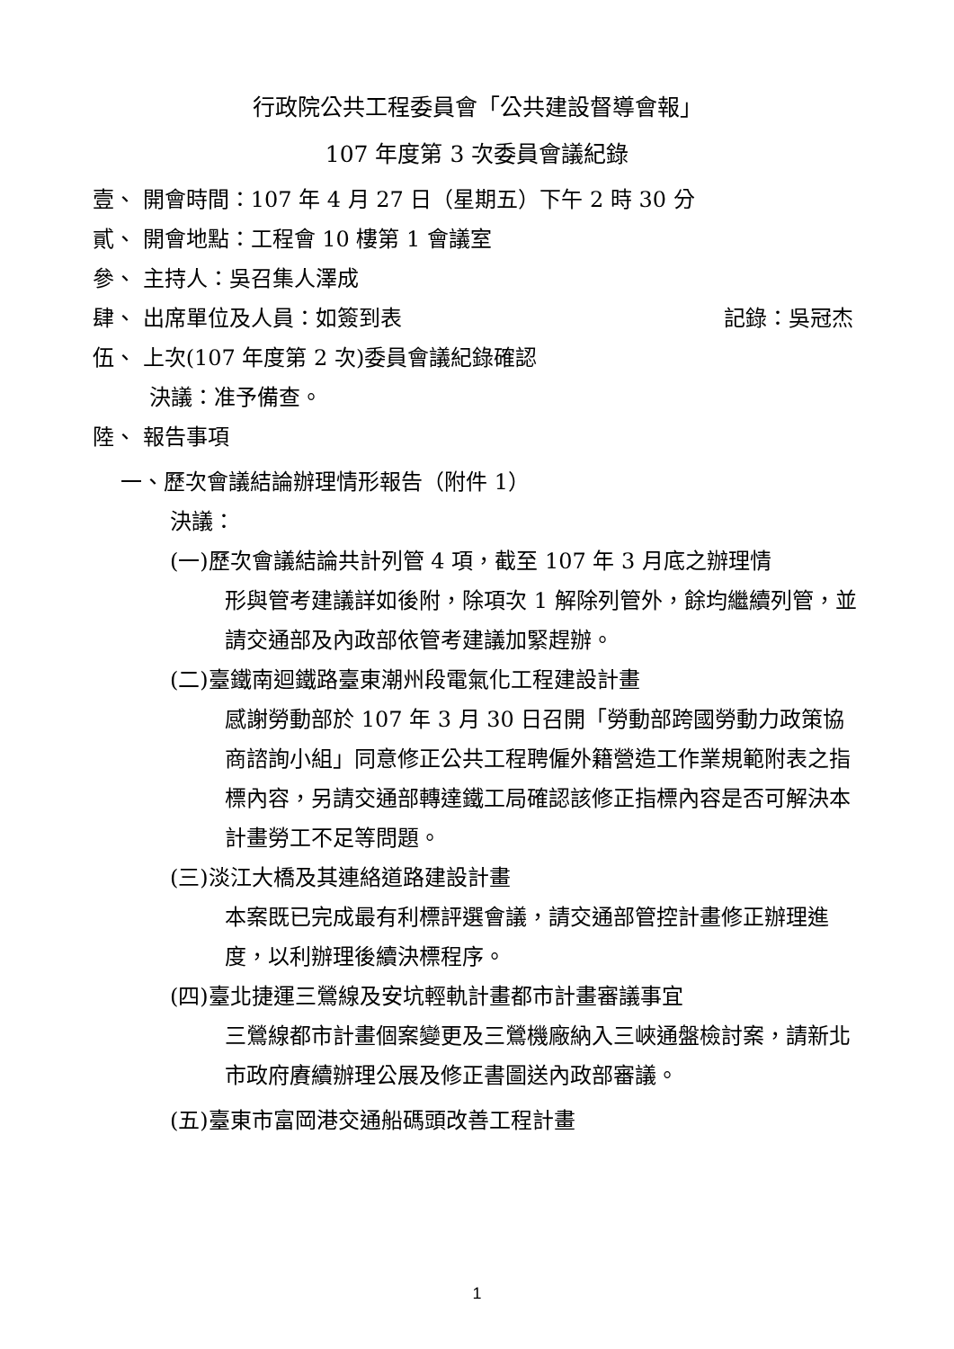行政院公共工程委員會「公共建設督導會報」
107 年度第 3 次委員會議紀錄
壹、 開會時間：107 年 4 月 27 日（星期五）下午 2 時 30 分
貳、 開會地點：工程會 10 樓第 1 會議室
參、 主持人：吳召集人澤成
肆、 出席單位及人員：如簽到表 記錄：吳冠杰
伍、 上次(107 年度第 2 次)委員會議紀錄確認
決議：准予備查。
陸、 報告事項
一、歷次會議結論辦理情形報告（附件 1）
決議：
(一)歷次會議結論共計列管 4 項，截至 107 年 3 月底之辦理情
形與管考建議詳如後附，除項次 1 解除列管外，餘均繼續列管，並請交通部及內政部依管考建議加緊趕辦。
(二)臺鐵南迴鐵路臺東潮州段電氣化工程建設計畫
感謝勞動部於 107 年 3 月 30 日召開「勞動部跨國勞動力政策協商諮詢小組」同意修正公共工程聘僱外籍營造工作業規範附表之指標內容，另請交通部轉達鐵工局確認該修正指標內容是否可解決本計畫勞工不足等問題。
(三)淡江大橋及其連絡道路建設計畫
本案既已完成最有利標評選會議，請交通部管控計畫修正辦理進度，以利辦理後續決標程序。
(四)臺北捷運三鶯線及安坑輕軌計畫都市計畫審議事宜
三鶯線都市計畫個案變更及三鶯機廠納入三峽通盤檢討案，請新北市政府賡續辦理公展及修正書圖送內政部審議。
(五)臺東市富岡港交通船碼頭改善工程計畫
1